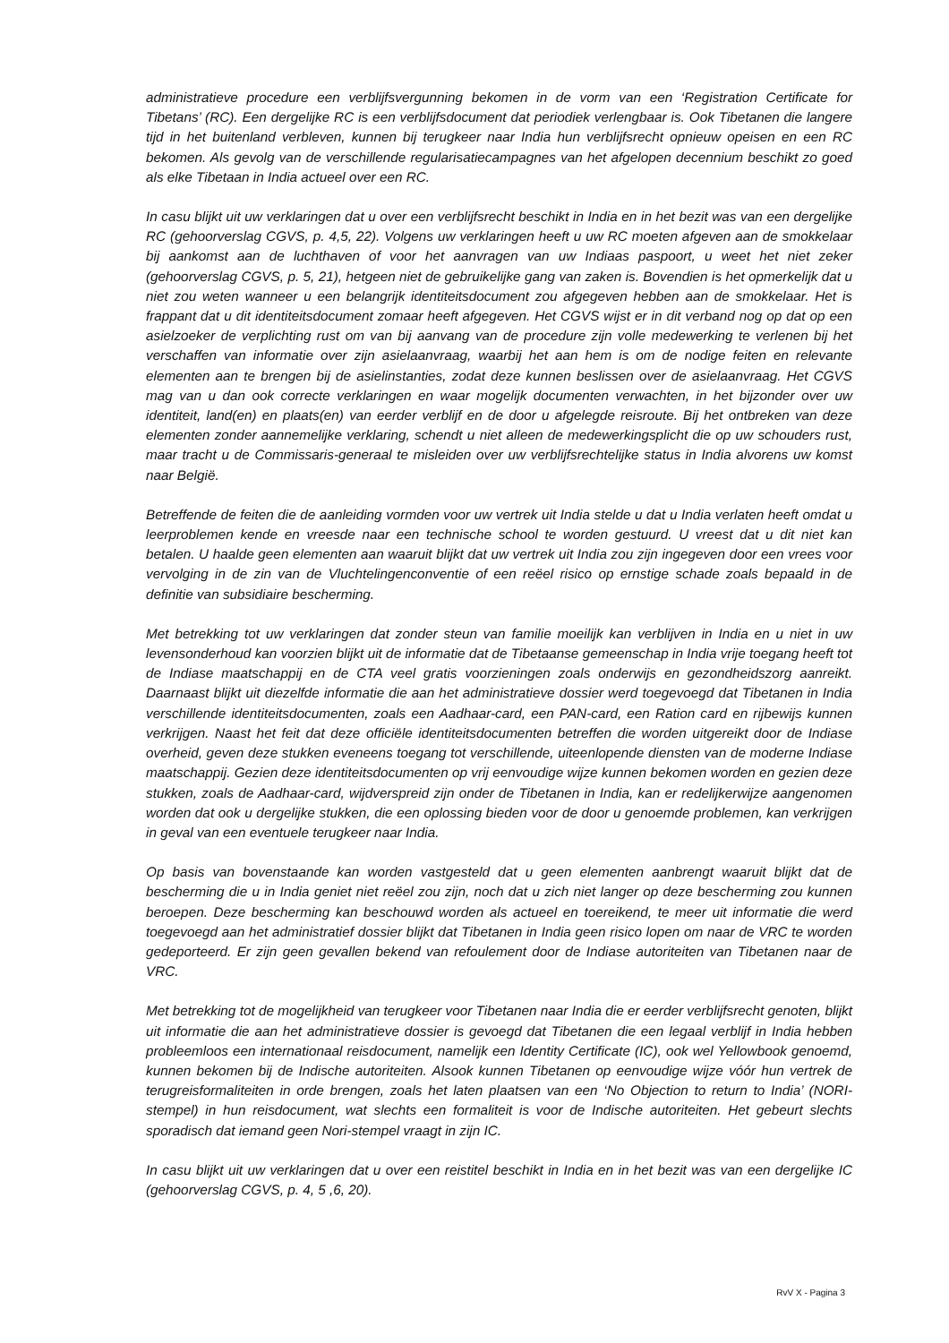administratieve procedure een verblijfsvergunning bekomen in de vorm van een ‘Registration Certificate for Tibetans’ (RC). Een dergelijke RC is een verblijfsdocument dat periodiek verlengbaar is. Ook Tibetanen die langere tijd in het buitenland verbleven, kunnen bij terugkeer naar India hun verblijfsrecht opnieuw opeisen en een RC bekomen. Als gevolg van de verschillende regularisatiecampagnes van het afgelopen decennium beschikt zo goed als elke Tibetaan in India actueel over een RC.
In casu blijkt uit uw verklaringen dat u over een verblijfsrecht beschikt in India en in het bezit was van een dergelijke RC (gehoorverslag CGVS, p. 4,5, 22). Volgens uw verklaringen heeft u uw RC moeten afgeven aan de smokkelaar bij aankomst aan de luchthaven of voor het aanvragen van uw Indiaas paspoort, u weet het niet zeker (gehoorverslag CGVS, p. 5, 21), hetgeen niet de gebruikelijke gang van zaken is. Bovendien is het opmerkelijk dat u niet zou weten wanneer u een belangrijk identiteitsdocument zou afgegeven hebben aan de smokkelaar. Het is frappant dat u dit identiteitsdocument zomaar heeft afgegeven. Het CGVS wijst er in dit verband nog op dat op een asielzoeker de verplichting rust om van bij aanvang van de procedure zijn volle medewerking te verlenen bij het verschaffen van informatie over zijn asielaanvraag, waarbij het aan hem is om de nodige feiten en relevante elementen aan te brengen bij de asielinstanties, zodat deze kunnen beslissen over de asielaanvraag. Het CGVS mag van u dan ook correcte verklaringen en waar mogelijk documenten verwachten, in het bijzonder over uw identiteit, land(en) en plaats(en) van eerder verblijf en de door u afgelegde reisroute. Bij het ontbreken van deze elementen zonder aannemelijke verklaring, schendt u niet alleen de medewerkingsplicht die op uw schouders rust, maar tracht u de Commissaris-generaal te misleiden over uw verblijfsrechtelijke status in India alvorens uw komst naar België.
Betreffende de feiten die de aanleiding vormden voor uw vertrek uit India stelde u dat u India verlaten heeft omdat u leerproblemen kende en vreesde naar een technische school te worden gestuurd. U vreest dat u dit niet kan betalen. U haalde geen elementen aan waaruit blijkt dat uw vertrek uit India zou zijn ingegeven door een vrees voor vervolging in de zin van de Vluchtelingenconventie of een reëel risico op ernstige schade zoals bepaald in de definitie van subsidiaire bescherming.
Met betrekking tot uw verklaringen dat zonder steun van familie moeilijk kan verblijven in India en u niet in uw levensonderhoud kan voorzien blijkt uit de informatie dat de Tibetaanse gemeenschap in India vrije toegang heeft tot de Indiase maatschappij en de CTA veel gratis voorzieningen zoals onderwijs en gezondheidszorg aanreikt. Daarnaast blijkt uit diezelfde informatie die aan het administratieve dossier werd toegevoegd dat Tibetanen in India verschillende identiteitsdocumenten, zoals een Aadhaar-card, een PAN-card, een Ration card en rijbewijs kunnen verkrijgen. Naast het feit dat deze officiële identiteitsdocumenten betreffen die worden uitgereikt door de Indiase overheid, geven deze stukken eveneens toegang tot verschillende, uiteenlopende diensten van de moderne Indiase maatschappij. Gezien deze identiteitsdocumenten op vrij eenvoudige wijze kunnen bekomen worden en gezien deze stukken, zoals de Aadhaar-card, wijdverspreid zijn onder de Tibetanen in India, kan er redelijkerwijze aangenomen worden dat ook u dergelijke stukken, die een oplossing bieden voor de door u genoemde problemen, kan verkrijgen in geval van een eventuele terugkeer naar India.
Op basis van bovenstaande kan worden vastgesteld dat u geen elementen aanbrengt waaruit blijkt dat de bescherming die u in India geniet niet reëel zou zijn, noch dat u zich niet langer op deze bescherming zou kunnen beroepen. Deze bescherming kan beschouwd worden als actueel en toereikend, te meer uit informatie die werd toegevoegd aan het administratief dossier blijkt dat Tibetanen in India geen risico lopen om naar de VRC te worden gedeporteerd. Er zijn geen gevallen bekend van refoulement door de Indiase autoriteiten van Tibetanen naar de VRC.
Met betrekking tot de mogelijkheid van terugkeer voor Tibetanen naar India die er eerder verblijfsrecht genoten, blijkt uit informatie die aan het administratieve dossier is gevoegd dat Tibetanen die een legaal verblijf in India hebben probleemloos een internationaal reisdocument, namelijk een Identity Certificate (IC), ook wel Yellowbook genoemd, kunnen bekomen bij de Indische autoriteiten. Alsook kunnen Tibetanen op eenvoudige wijze vóór hun vertrek de terugreisformaliteiten in orde brengen, zoals het laten plaatsen van een ‘No Objection to return to India’ (NORI-stempel) in hun reisdocument, wat slechts een formaliteit is voor de Indische autoriteiten. Het gebeurt slechts sporadisch dat iemand geen Nori-stempel vraagt in zijn IC.
In casu blijkt uit uw verklaringen dat u over een reistitel beschikt in India en in het bezit was van een dergelijke IC (gehoorverslag CGVS, p. 4, 5 ,6, 20).
RvV X - Pagina 3